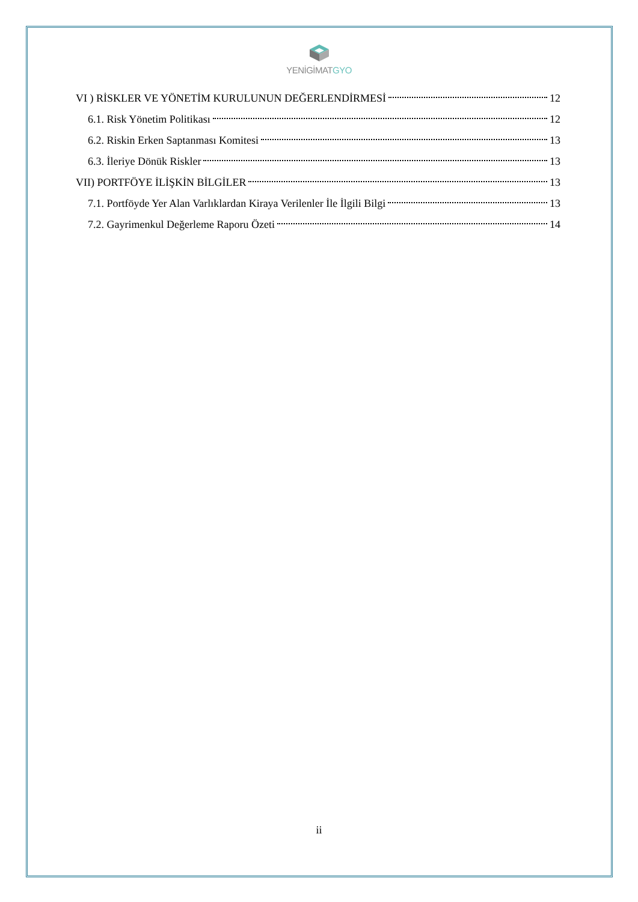YENİGİMATGYO
VI ) RİSKLER VE YÖNETİM KURULUNUN DEĞERLENDİRMESİ 12
6.1. Risk Yönetim Politikası 12
6.2. Riskin Erken Saptanması Komitesi 13
6.3. İleriye Dönük Riskler 13
VII) PORTFÖYE İLİŞKİN BİLGİLER 13
7.1. Portföyde Yer Alan Varlıklardan Kiraya Verilenler İle İlgili Bilgi 13
7.2. Gayrimenkul Değerleme Raporu Özeti 14
ii